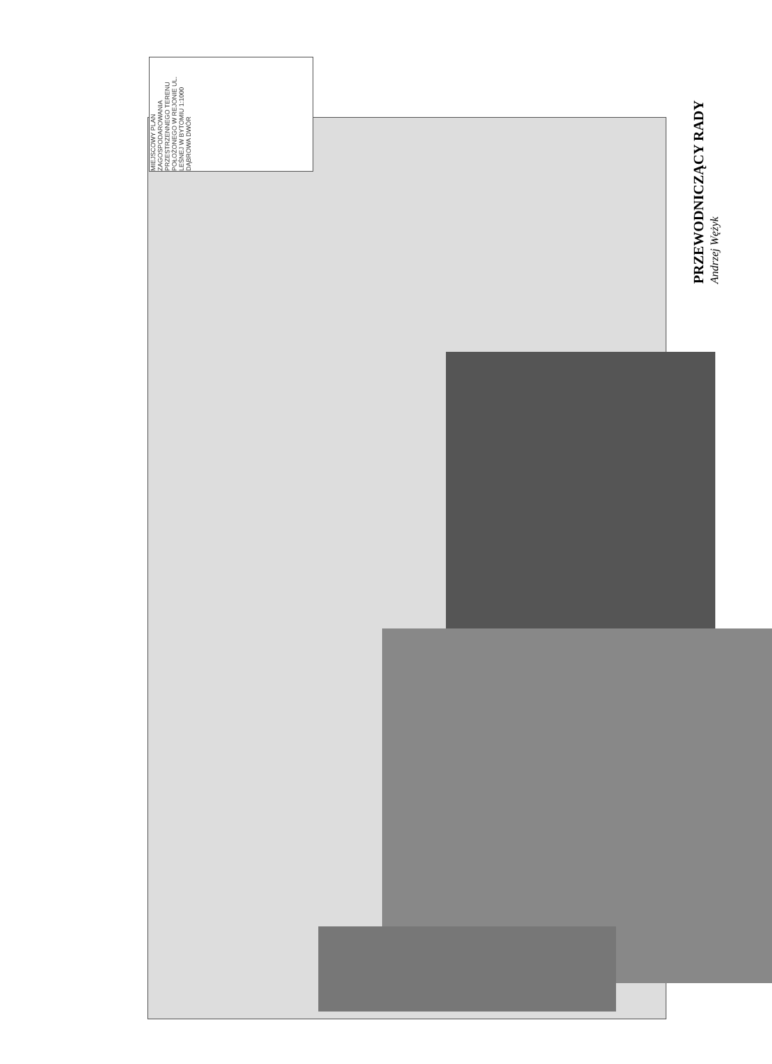MIEJSCOWY PLAN ZAGOSPODAROWANIA PRZESTRZENNEGO TERENU POŁOŻONEGO W REJONIE UL. LEŚNEJ W BYTOMIU 1:1000 DĄBROWA DWÓR
PRZEWODNICZĄCY RADY Andrzej Wężyk